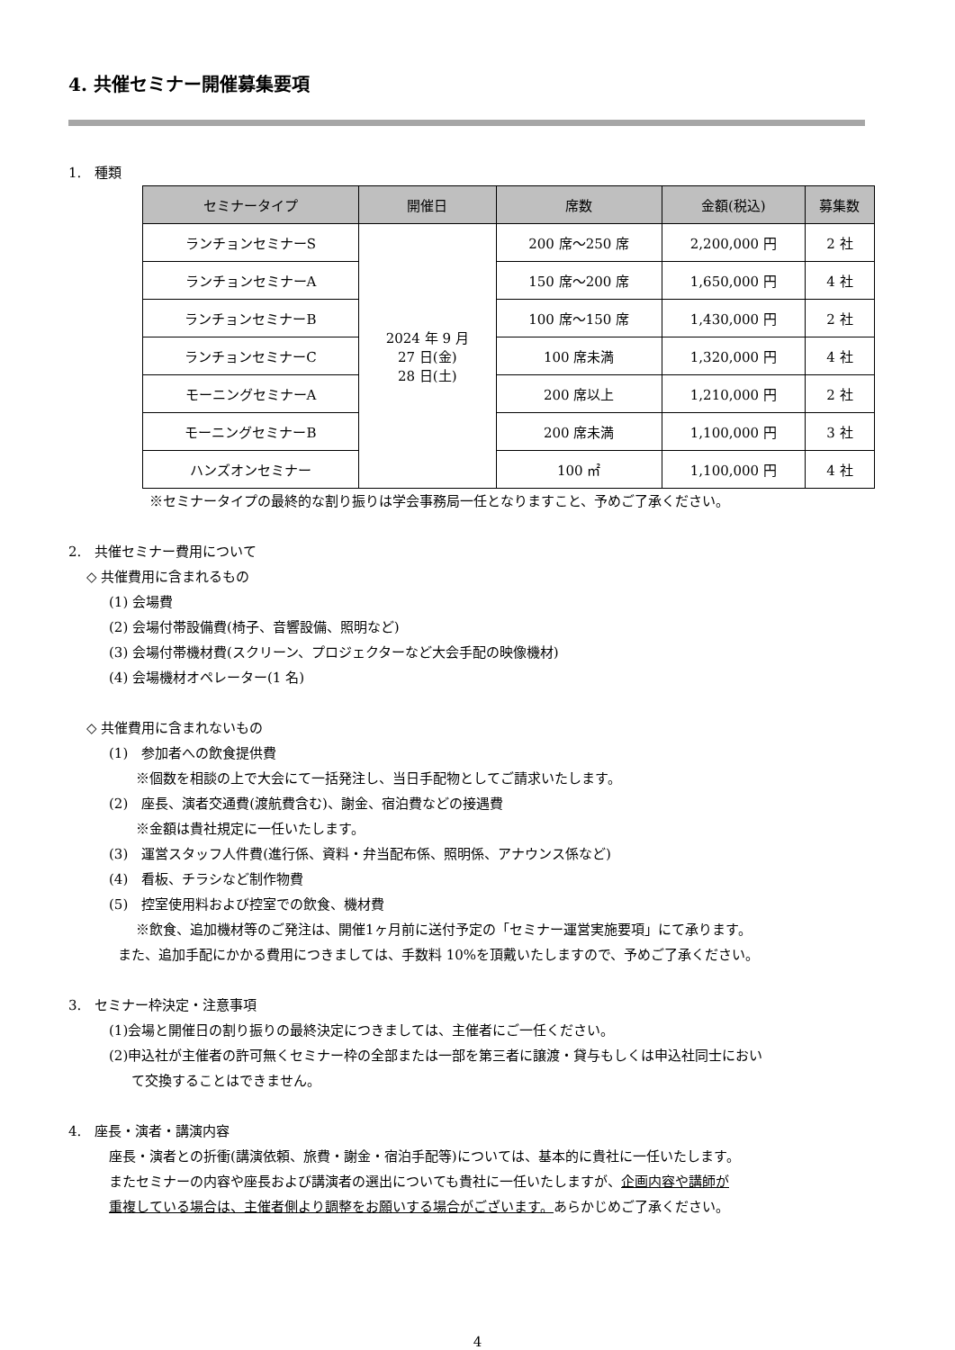4. 共催セミナー開催募集要項
1.　種類
| セミナータイプ | 開催日 | 席数 | 金額(税込) | 募集数 |
| --- | --- | --- | --- | --- |
| ランチョンセミナーS | 2024 年 9 月 27 日(金) 28 日(土) | 200 席～250 席 | 2,200,000 円 | 2 社 |
| ランチョンセミナーA | | 150 席～200 席 | 1,650,000 円 | 4 社 |
| ランチョンセミナーB | | 100 席～150 席 | 1,430,000 円 | 2 社 |
| ランチョンセミナーC | | 100 席未満 | 1,320,000 円 | 4 社 |
| モーニングセミナーA | | 200 席以上 | 1,210,000 円 | 2 社 |
| モーニングセミナーB | | 200 席未満 | 1,100,000 円 | 3 社 |
| ハンズオンセミナー | | 100 ㎡ | 1,100,000 円 | 4 社 |
※セミナータイプの最終的な割り振りは学会事務局一任となりますこと、予めご了承ください。
2.　共催セミナー費用について
◇ 共催費用に含まれるもの
(1) 会場費
(2) 会場付帯設備費(椅子、音響設備、照明など)
(3) 会場付帯機材費(スクリーン、プロジェクターなど大会手配の映像機材)
(4) 会場機材オペレーター(1 名)
◇ 共催費用に含まれないもの
(1)　参加者への飲食提供費
※個数を相談の上で大会にて一括発注し、当日手配物としてご請求いたします。
(2)　座長、演者交通費(渡航費含む)、謝金、宿泊費などの接遇費
※金額は貴社規定に一任いたします。
(3)　運営スタッフ人件費(進行係、資料・弁当配布係、照明係、アナウンス係など)
(4)　看板、チラシなど制作物費
(5)　控室使用料および控室での飲食、機材費
※飲食、追加機材等のご発注は、開催1ヶ月前に送付予定の「セミナー運営実施要項」にて承ります。
また、追加手配にかかる費用につきましては、手数料 10%を頂戴いたしますので、予めご了承ください。
3.　セミナー枠決定・注意事項
(1)会場と開催日の割り振りの最終決定につきましては、主催者にご一任ください。
(2)申込社が主催者の許可無くセミナー枠の全部または一部を第三者に譲渡・貸与もしくは申込社同士におい
て交換することはできません。
4.　座長・演者・講演内容
座長・演者との折衝(講演依頼、旅費・謝金・宿泊手配等)については、基本的に貴社に一任いたします。
またセミナーの内容や座長および講演者の選出についても貴社に一任いたしますが、企画内容や講師が
重複している場合は、主催者側より調整をお願いする場合がございます。あらかじめご了承ください。
4